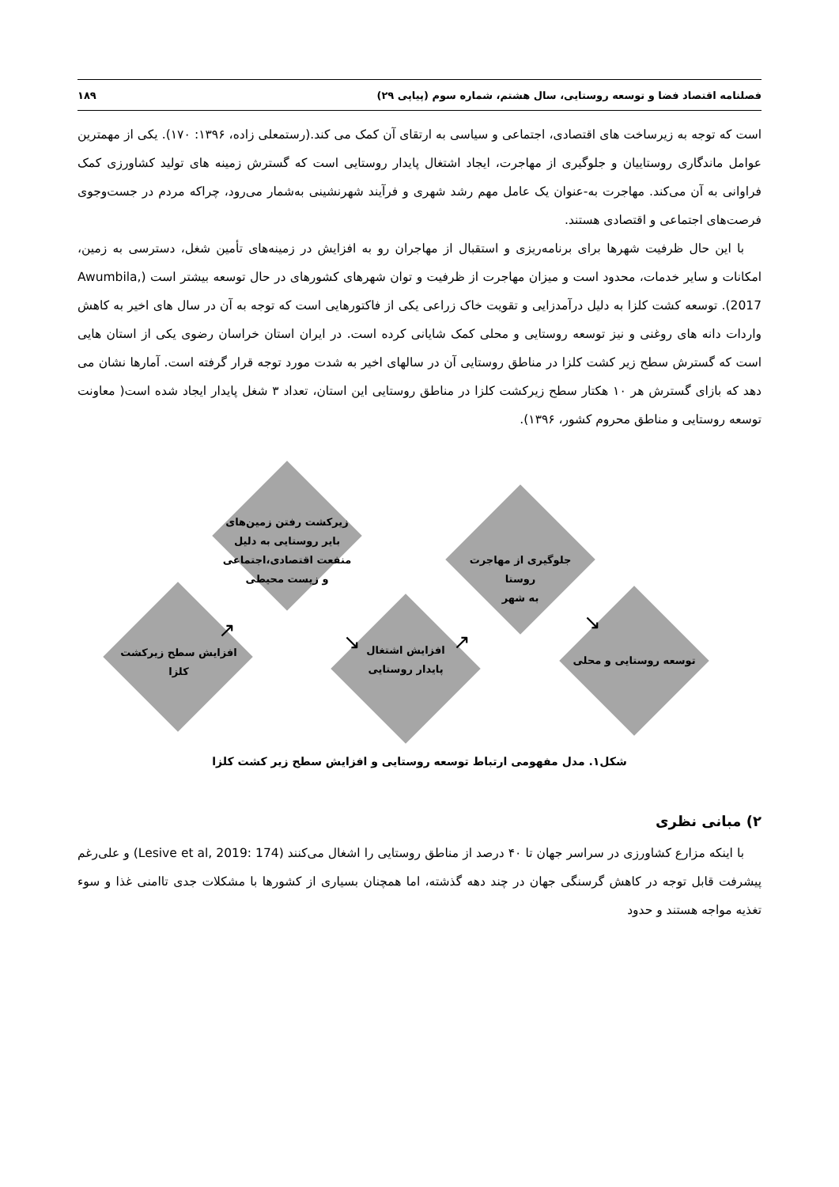فصلنامه اقتصاد فضا و توسعه روستایی، سال هشتم، شماره سوم (پیاپی ۲۹) ۱۸۹
است که توجه به زیرساخت های اقتصادی، اجتماعی و سیاسی به ارتقای آن کمک می کند.(رستمعلی زاده، ۱۳۹۶: ۱۷۰). یکی از مهمترین عوامل ماندگاری روستاییان و جلوگیری از مهاجرت، ایجاد اشتغال پایدار روستایی است که گسترش زمینه های تولید کشاورزی کمک فراوانی به آن می‌کند. مهاجرت به-عنوان یک عامل مهم رشد شهری و فرآیند شهرنشینی به‌شمار می‌رود، چراکه مردم در جست‌وجوی فرصت‌های اجتماعی و اقتصادی هستند.
با این حال ظرفیت شهرها برای برنامه‌ریزی و استقبال از مهاجران رو به افزایش در زمینه‌های تأمین شغل، دسترسی به زمین، امکانات و سایر خدمات، محدود است و میزان مهاجرت از ظرفیت و توان شهرهای کشورهای در حال توسعه بیشتر است (Awumbila, 2017). توسعه کشت کلزا به دلیل درآمدزایی و تقویت خاک زراعی یکی از فاکتورهایی است که توجه به آن در سال های اخیر به کاهش واردات دانه های روغنی و نیز توسعه روستایی و محلی کمک شایانی کرده است. در ایران استان خراسان رضوی یکی از استان هایی است که گسترش سطح زیر کشت کلزا در مناطق روستایی آن در سالهای اخیر به شدت مورد توجه قرار گرفته است. آمارها نشان می دهد که بازای گسترش هر ۱۰ هکتار سطح زیرکشت کلزا در مناطق روستایی این استان، تعداد ۳ شغل پایدار ایجاد شده است( معاونت توسعه روستایی و مناطق محروم کشور، ۱۳۹۶).
افزایش سطح زیرکشت
کلزا
زیرکشت رفتن زمین‌های
بایر روستایی به دلیل
منفعت اقتصادی،اجتماعی
و زیست محیطی
افزایش اشتغال
پایدار روستایی
جلوگیری از مهاجرت
روستا
به شهر
توسعه روستایی و محلی
↗ ↘ ↗
↘
شکل۱. مدل مفهومی ارتباط توسعه روستایی و افزایش سطح زیر کشت کلزا
۲) مبانی نظری
با اینکه مزارع کشاورزی در سراسر جهان تا ۴۰ درصد از مناطق روستایی را اشغال می‌کنند (Lesive et al, 2019: 174) و علی‌رغم پیشرفت قابل توجه در کاهش گرسنگی جهان در چند دهه گذشته، اما همچنان بسیاری از کشورها با مشکلات جدی تاامنی غذا و سوء تغذیه مواجه هستند و حدود